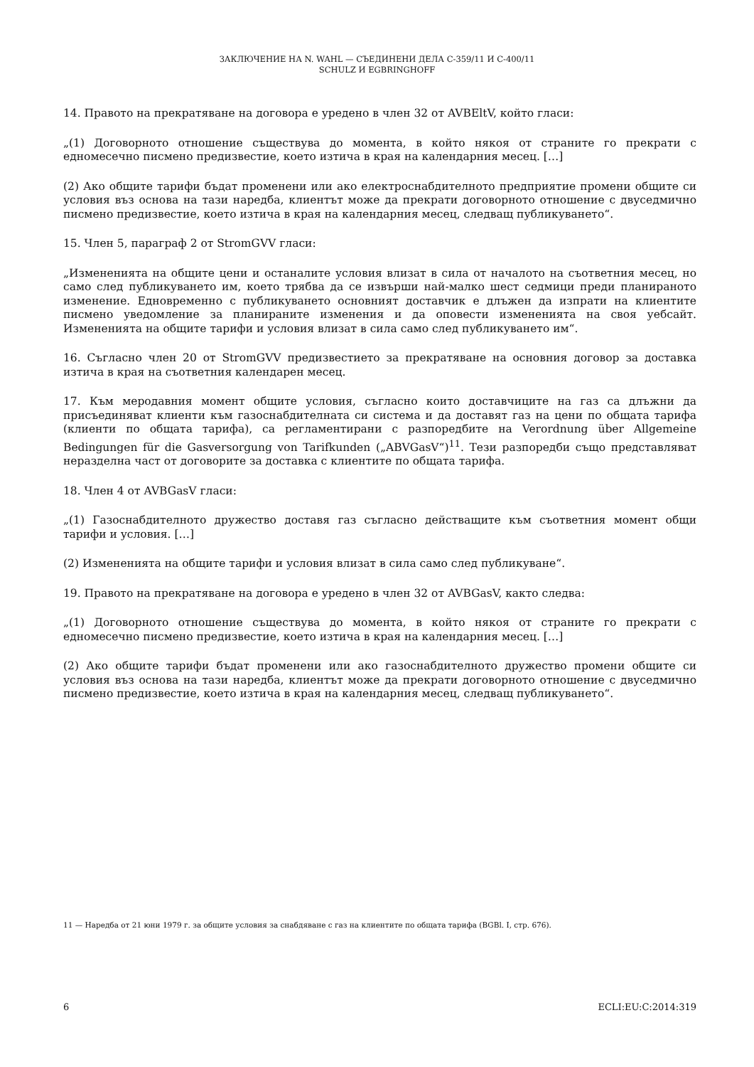ЗАКЛЮЧЕНИЕ НА N. WAHL — СЪЕДИНЕНИ ДЕЛА C-359/11 И C-400/11
SCHULZ И EGBRINGHOFF
14. Правото на прекратяване на договора е уредено в член 32 от AVBEltV, който гласи:
„(1) Договорното отношение съществува до момента, в който някоя от страните го прекрати с едномесечно писмено предизвестие, което изтича в края на календарния месец. […]
(2) Ако общите тарифи бъдат променени или ако електроснабдителното предприятие промени общите си условия въз основа на тази наредба, клиентът може да прекрати договорното отношение с двуседмично писмено предизвестие, което изтича в края на календарния месец, следващ публикуването“.
15. Член 5, параграф 2 от StromGVV гласи:
„Измененията на общите цени и останалите условия влизат в сила от началото на съответния месец, но само след публикуването им, което трябва да се извърши най-малко шест седмици преди планираното изменение. Едновременно с публикуването основният доставчик е длъжен да изпрати на клиентите писмено уведомление за планираните изменения и да оповести измененията на своя уебсайт. Измененията на общите тарифи и условия влизат в сила само след публикуването им“.
16. Съгласно член 20 от StromGVV предизвестието за прекратяване на основния договор за доставка изтича в края на съответния календарен месец.
17. Към меродавния момент общите условия, съгласно които доставчиците на газ са длъжни да присъединяват клиенти към газоснабдителната си система и да доставят газ на цени по общата тарифа (клиенти по общата тарифа), са регламентирани с разпоредбите на Verordnung über Allgemeine Bedingungen für die Gasversorgung von Tarifkunden („ABVGasV“)<sup>11</sup>. Тези разпоредби също представляват неразделна част от договорите за доставка с клиентите по общата тарифа.
18. Член 4 от AVBGasV гласи:
„(1) Газоснабдителното дружество доставя газ съгласно действащите към съответния момент общи тарифи и условия. […]
(2) Измененията на общите тарифи и условия влизат в сила само след публикуване“.
19. Правото на прекратяване на договора е уредено в член 32 от AVBGasV, както следва:
„(1) Договорното отношение съществува до момента, в който някоя от страните го прекрати с едномесечно писмено предизвестие, което изтича в края на календарния месец. […]
(2) Ако общите тарифи бъдат променени или ако газоснабдителното дружество промени общите си условия въз основа на тази наредба, клиентът може да прекрати договорното отношение с двуседмично писмено предизвестие, което изтича в края на календарния месец, следващ публикуването“.
11 — Наредба от 21 юни 1979 г. за общите условия за снабдяване с газ на клиентите по общата тарифа (BGBl. I, стр. 676).
6 ECLI:EU:C:2014:319